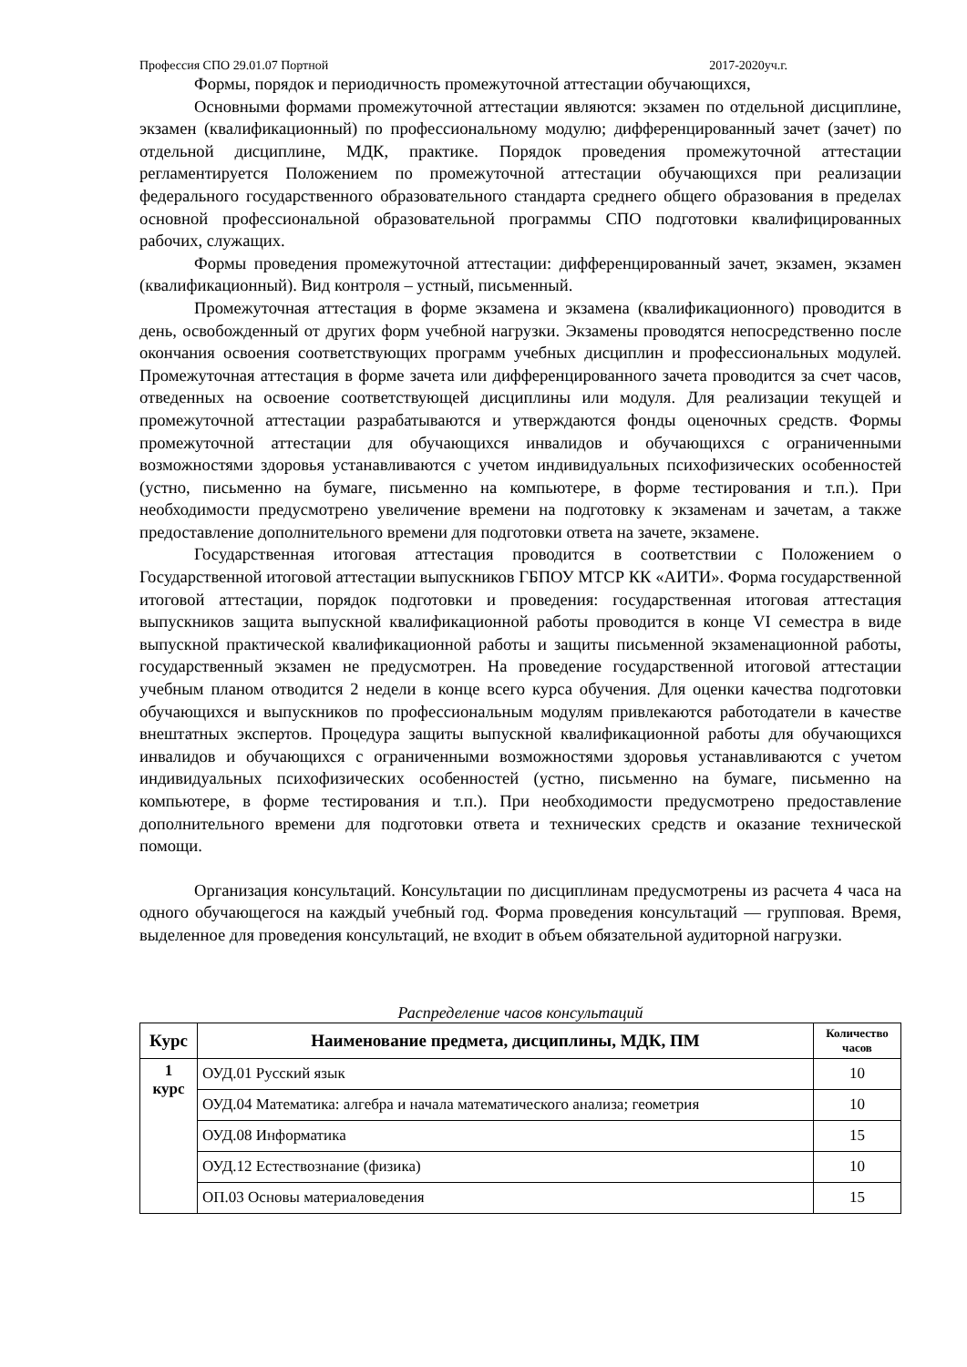Профессия СПО 29.01.07 Портной 2017-2020уч.г.
Формы, порядок и периодичность промежуточной аттестации обучающихся,
Основными формами промежуточной аттестации являются: экзамен по отдельной дисциплине, экзамен (квалификационный) по профессиональному модулю; дифференцированный зачет (зачет) по отдельной дисциплине, МДК, практике. Порядок проведения промежуточной аттестации регламентируется Положением по промежуточной аттестации обучающихся при реализации федерального государственного образовательного стандарта среднего общего образования в пределах основной профессиональной образовательной программы СПО подготовки квалифицированных рабочих, служащих.
Формы проведения промежуточной аттестации: дифференцированный зачет, экзамен, экзамен (квалификационный). Вид контроля – устный, письменный.
Промежуточная аттестация в форме экзамена и экзамена (квалификационного) проводится в день, освобожденный от других форм учебной нагрузки. Экзамены проводятся непосредственно после окончания освоения соответствующих программ учебных дисциплин и профессиональных модулей. Промежуточная аттестация в форме зачета или дифференцированного зачета проводится за счет часов, отведенных на освоение соответствующей дисциплины или модуля. Для реализации текущей и промежуточной аттестации разрабатываются и утверждаются фонды оценочных средств. Формы промежуточной аттестации для обучающихся инвалидов и обучающихся с ограниченными возможностями здоровья устанавливаются с учетом индивидуальных психофизических особенностей (устно, письменно на бумаге, письменно на компьютере, в форме тестирования и т.п.). При необходимости предусмотрено увеличение времени на подготовку к экзаменам и зачетам, а также предоставление дополнительного времени для подготовки ответа на зачете, экзамене.
Государственная итоговая аттестация проводится в соответствии с Положением о Государственной итоговой аттестации выпускников ГБПОУ МТСР КК «АИТИ». Форма государственной итоговой аттестации, порядок подготовки и проведения: государственная итоговая аттестация выпускников защита выпускной квалификационной работы проводится в конце VI семестра в виде выпускной практической квалификационной работы и защиты письменной экзаменационной работы, государственный экзамен не предусмотрен. На проведение государственной итоговой аттестации учебным планом отводится 2 недели в конце всего курса обучения. Для оценки качества подготовки обучающихся и выпускников по профессиональным модулям привлекаются работодатели в качестве внештатных экспертов. Процедура защиты выпускной квалификационной работы для обучающихся инвалидов и обучающихся с ограниченными возможностями здоровья устанавливаются с учетом индивидуальных психофизических особенностей (устно, письменно на бумаге, письменно на компьютере, в форме тестирования и т.п.). При необходимости предусмотрено предоставление дополнительного времени для подготовки ответа и технических средств и оказание технической помощи.
Организация консультаций. Консультации по дисциплинам предусмотрены из расчета 4 часа на одного обучающегося на каждый учебный год. Форма проведения консультаций — групповая. Время, выделенное для проведения консультаций, не входит в объем обязательной аудиторной нагрузки.
Распределение часов консультаций
| Курс | Наименование предмета, дисциплины, МДК, ПМ | Количество часов |
| --- | --- | --- |
| 1 курс | ОУД.01 Русский язык | 10 |
| | ОУД.04 Математика: алгебра и начала математического анализа; геометрия | 10 |
| | ОУД.08 Информатика | 15 |
| | ОУД.12 Естествознание (физика) | 10 |
| | ОП.03 Основы материаловедения | 15 |